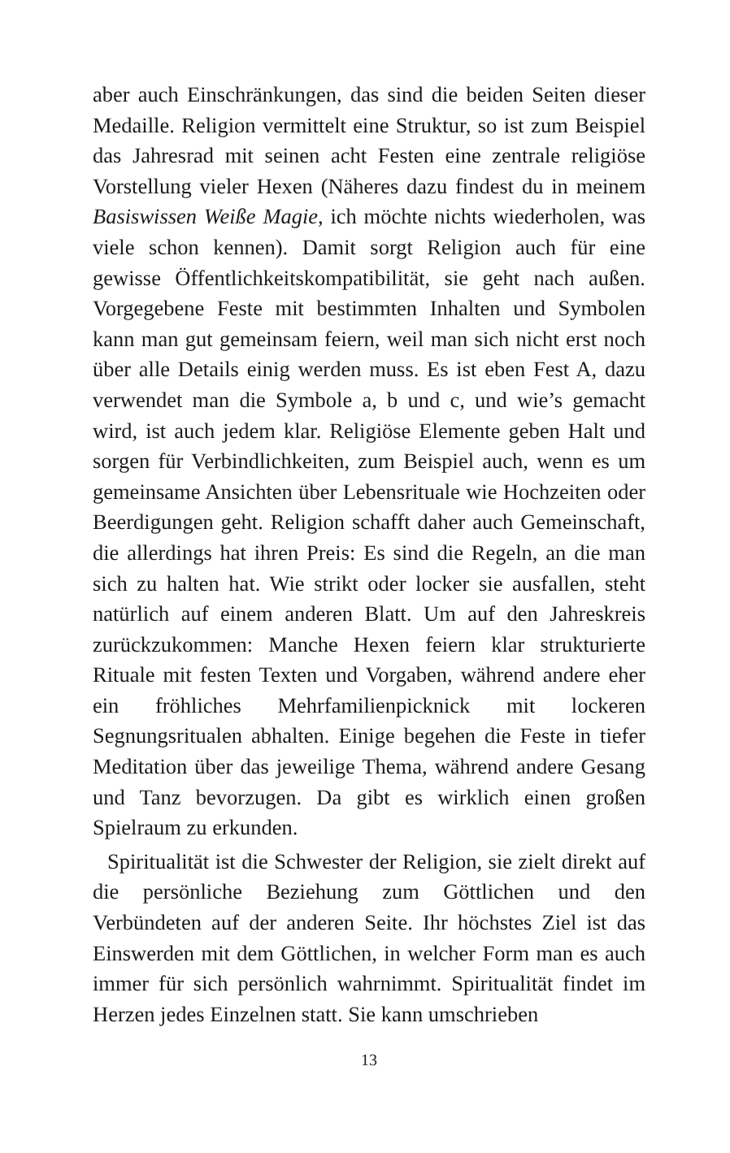aber auch Einschränkungen, das sind die beiden Seiten dieser Medaille. Religion vermittelt eine Struktur, so ist zum Beispiel das Jahresrad mit seinen acht Festen eine zentrale religiöse Vorstellung vieler Hexen (Näheres dazu findest du in meinem Basiswissen Weiße Magie, ich möchte nichts wiederholen, was viele schon kennen). Damit sorgt Religion auch für eine gewisse Öffentlichkeitskompatibilität, sie geht nach außen. Vorgegebene Feste mit bestimmten Inhalten und Symbolen kann man gut gemeinsam feiern, weil man sich nicht erst noch über alle Details einig werden muss. Es ist eben Fest A, dazu verwendet man die Symbole a, b und c, und wie’s gemacht wird, ist auch jedem klar. Religiöse Elemente geben Halt und sorgen für Verbindlichkeiten, zum Beispiel auch, wenn es um gemeinsame Ansichten über Lebensrituale wie Hochzeiten oder Beerdigungen geht. Religion schafft daher auch Gemeinschaft, die allerdings hat ihren Preis: Es sind die Regeln, an die man sich zu halten hat. Wie strikt oder locker sie ausfallen, steht natürlich auf einem anderen Blatt. Um auf den Jahreskreis zurückzukommen: Manche Hexen feiern klar strukturierte Rituale mit festen Texten und Vorgaben, während andere eher ein fröhliches Mehrfamilienpicknick mit lockeren Segnungsritualen abhalten. Einige begehen die Feste in tiefer Meditation über das jeweilige Thema, während andere Gesang und Tanz bevorzugen. Da gibt es wirklich einen großen Spielraum zu erkunden.
Spiritualität ist die Schwester der Religion, sie zielt direkt auf die persönliche Beziehung zum Göttlichen und den Verbündeten auf der anderen Seite. Ihr höchstes Ziel ist das Einswerden mit dem Göttlichen, in welcher Form man es auch immer für sich persönlich wahrnimmt. Spiritualität findet im Herzen jedes Einzelnen statt. Sie kann umschrieben
13